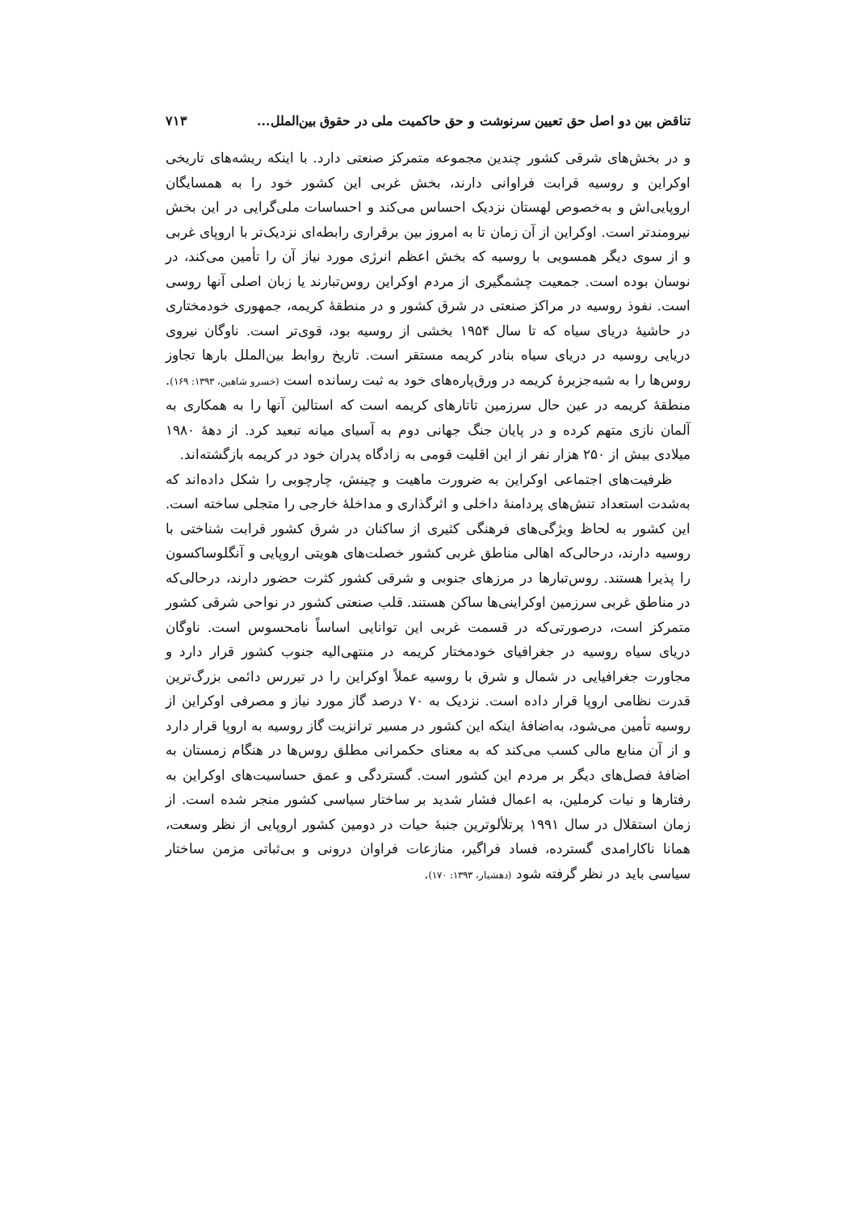تناقض بین دو اصل حق تعیین سرنوشت و حق حاکمیت ملی در حقوق بین‌الملل... ۷۱۳
و در بخش‌های شرقی کشور چندین مجموعه متمرکز صنعتی دارد. با اینکه ریشه‌های تاریخی اوکراین و روسیه قرابت فراوانی دارند، بخش غربی این کشور خود را به همسایگان اروپایی‌اش و به‌خصوص لهستان نزدیک احساس می‌کند و احساسات ملی‌گرایی در این بخش نیرومندتر است. اوکراین از آن زمان تا به امروز بین برقراری رابطه‌ای نزدیک‌تر با اروپای غربی و از سوی دیگر همسویی با روسیه که بخش اعظم انرژی مورد نیاز آن را تأمین می‌کند، در نوسان بوده است. جمعیت چشمگیری از مردم اوکراین روس‌تبارند یا زبان اصلی آنها روسی است. نفوذ روسیه در مراکز صنعتی در شرق کشور و در منطقهٔ کریمه، جمهوری خودمختاری در حاشیهٔ دریای سیاه که تا سال ۱۹۵۴ بخشی از روسیه بود، قوی‌تر است. ناوگان نیروی دریایی روسیه در دریای سیاه بنادر کریمه مستقر است. تاریخ روابط بین‌الملل بارها تجاوز روس‌ها را به شبه‌جزیرهٔ کریمه در ورق‌پاره‌های خود به ثبت رسانده است (خسرو شاهین، ۱۳۹۳: ۱۶۹). منطقهٔ کریمه در عین حال سرزمین تاتارهای کریمه است که استالین آنها را به همکاری به آلمان نازی متهم کرده و در پایان جنگ جهانی دوم به آسیای میانه تبعید کرد. از دههٔ ۱۹۸۰ میلادی بیش از ۲۵۰ هزار نفر از این اقلیت قومی به زادگاه پدران خود در کریمه بازگشته‌اند.
ظرفیت‌های اجتماعی اوکراین به ضرورت ماهیت و چینش، چارچوبی را شکل داده‌اند که به‌شدت استعداد تنش‌های پردامنهٔ داخلی و اثرگذاری و مداخلهٔ خارجی را متجلی ساخته است. این کشور به لحاظ ویژگی‌های فرهنگی کثیری از ساکنان در شرق کشور قرابت شناختی با روسیه دارند، درحالی‌که اهالی مناطق غربی کشور خصلت‌های هویتی اروپایی و آنگلوساکسون را پذیرا هستند. روس‌تبارها در مرزهای جنوبی و شرقی کشور کثرت حضور دارند، درحالی‌که در مناطق غربی سرزمین اوکراینی‌ها ساکن هستند. قلب صنعتی کشور در نواحی شرقی کشور متمرکز است، درصورتی‌که در قسمت غربی این توانایی اساساً نامحسوس است. ناوگان دریای سیاه روسیه در جغرافیای خودمختار کریمه در منتهی‌الیه جنوب کشور قرار دارد و مجاورت جغرافیایی در شمال و شرق با روسیه عملاً اوکراین را در تیررس دائمی بزرگ‌ترین قدرت نظامی اروپا قرار داده است. نزدیک به ۷۰ درصد گاز مورد نیاز و مصرفی اوکراین از روسیه تأمین می‌شود، به‌اضافهٔ اینکه این کشور در مسیر ترانزیت گاز روسیه به اروپا قرار دارد و از آن منابع مالی کسب می‌کند که به معنای حکمرانی مطلق روس‌ها در هنگام زمستان به اضافهٔ فصل‌های دیگر بر مردم این کشور است. گستردگی و عمق حساسیت‌های اوکراین به رفتارها و نیات کرملین، به اعمال فشار شدید بر ساختار سیاسی کشور منجر شده است. از زمان استقلال در سال ۱۹۹۱ پرتلألوترین جنبهٔ حیات در دومین کشور اروپایی از نظر وسعت، همانا ناکارامدی گسترده، فساد فراگیر، منازعات فراوان درونی و بی‌ثباتی مزمن ساختار سیاسی باید در نظر گرفته شود (دهشیار، ۱۳۹۳: ۱۷۰).